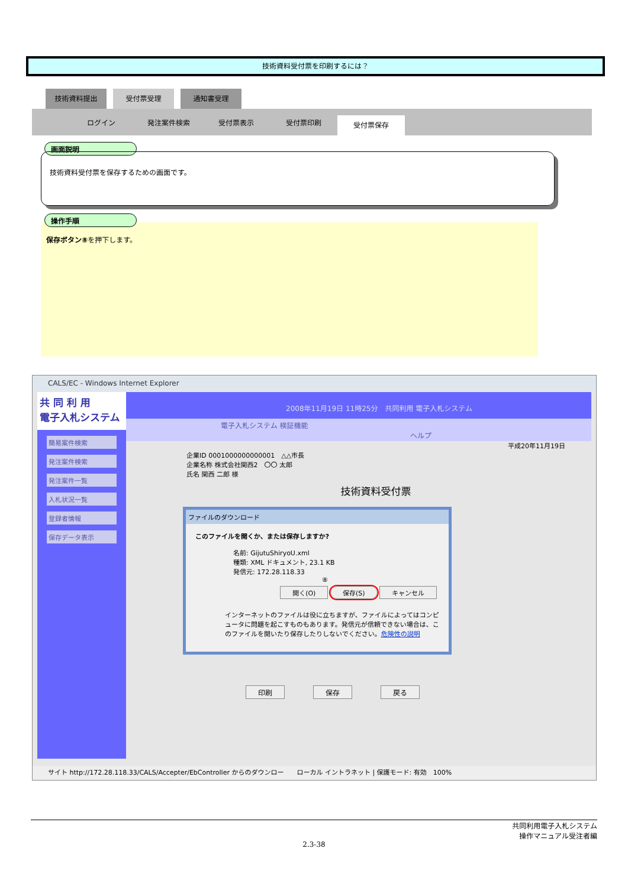技術資料受付票を印刷するには？
技術資料提出 受付票受理 通知書受理
ログイン 発注案件検索 受付票表示 受付票印刷
受付票保存
画面説明
技術資料受付票を保存するための画面です。
保存ボタン⑧を押下します。
操作手順
CALS/EC - Windows Internet Explorer
共 同 利 用
電子入札システム
簡易案件検索
発注案件検索
発注案件一覧
入札状況一覧
登録者情報
保存データ表示
2008年11月19日 11時25分　共同利用 電子入札システム
電子入札システム 検証機能 ヘルプ
平成20年11月19日
企業ID 0001000000000001　△△市長
企業名称 株式会社関西2　〇〇 太郎
氏名 関西 二郎 様
技術資料受付票
ファイルのダウンロード
このファイルを開くか、または保存しますか?
名前: GijutuShiryoU.xml
種類: XML ドキュメント, 23.1 KB
発信元: 172.28.118.33 ⑧
開く(O) 保存(S) キャンセル
インターネットのファイルは役に立ちますが、ファイルによってはコンピュータに問題を起こすものもあります。発信元が信頼できない場合は、このファイルを開いたり保存したりしないでください。危険性の説明
印刷　　　　保存　　　　戻る
サイト http://172.28.118.33/CALS/Accepter/EbController からのダウンロー　　ローカル イントラネット | 保護モード: 有効　100%
共同利用電子入札システム
操作マニュアル受注者編
2.3-38